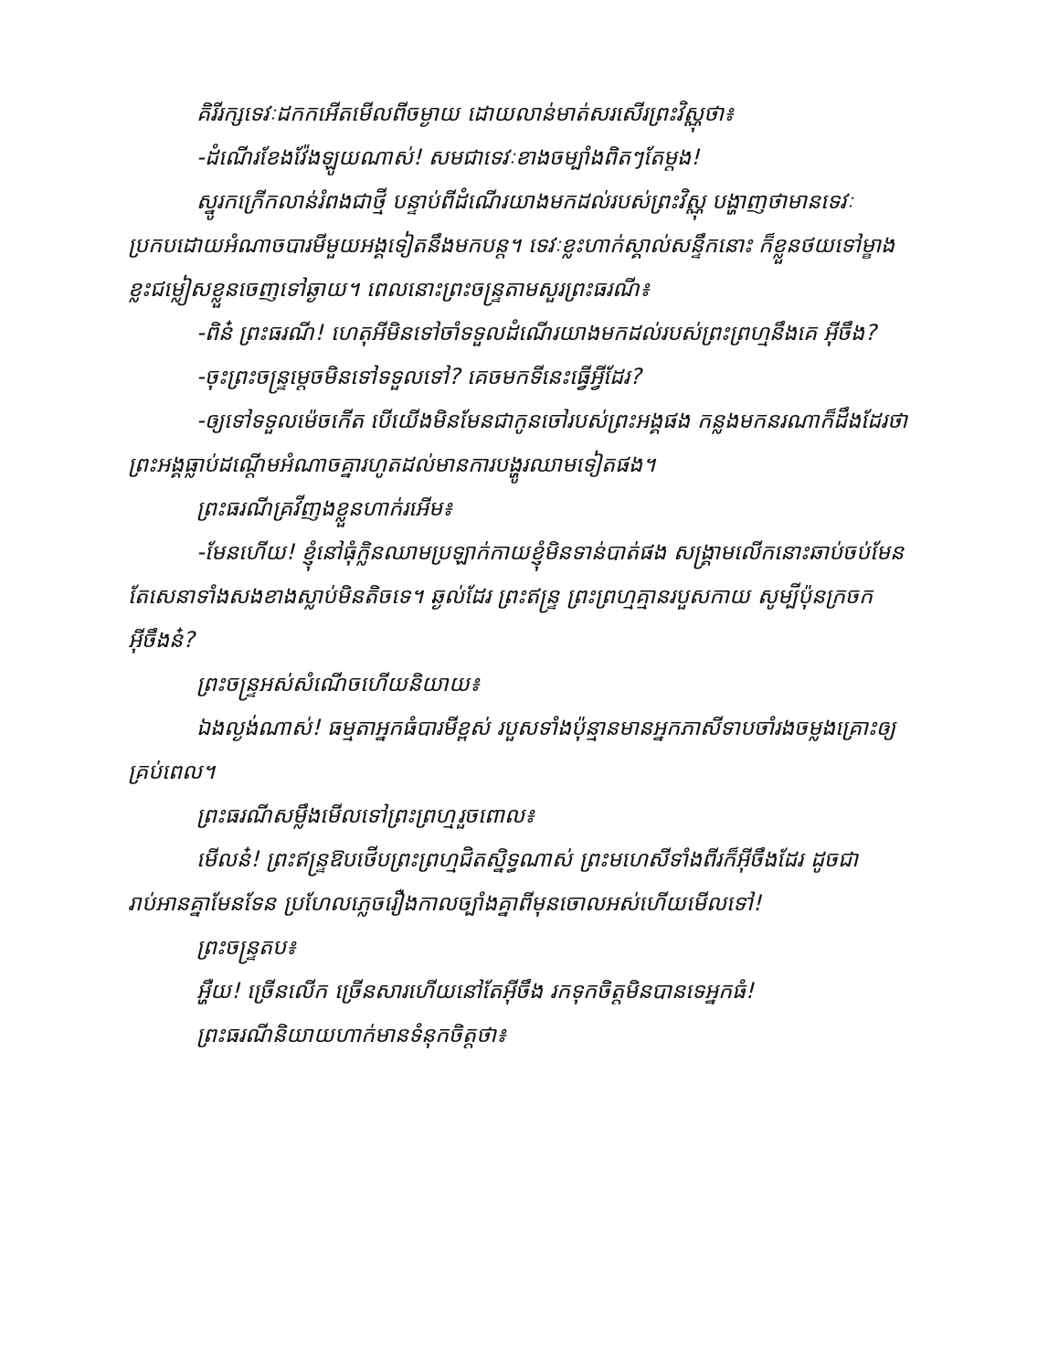គិរីរក្សទេវៈដកកអើតមើលពីចម្ងាយ ដោយលាន់មាត់សរសើរព្រះវិស្ណុថា៖
-ដំណើរខែងវ៉ែងឡូយណាស់! សមជាទេវៈខាងចម្បាំងពិតៗតែម្តង!
ស្នូរកក្រើកលាន់រំពងជាថ្មី បន្ទាប់ពីដំណើរយាងមកដល់របស់ព្រះវិស្ណុ បង្ហាញថាមានទេវៈប្រកបដោយអំណាចបារមីមួយអង្គទៀតនឹងមកបន្ត។ ទេវៈខ្លះហាក់ស្គាល់សន្ទឹកនោះ ក៏ខ្លួនថយទៅម្ខាង ខ្លះជម្លៀសខ្លួនចេញទៅឆ្ងាយ។ ពេលនោះព្រះចន្ទ្រតាមសួរព្រះធរណី៖
-ពិន៎ ព្រះធរណី! ហេតុអីមិនទៅចាំទទួលដំណើរយាងមកដល់របស់ព្រះព្រហ្មនឹងគេ អ៊ីចឹង?
-ចុះព្រះចន្ទ្រម្តេចមិនទៅទទួលទៅ? គេចមកទីនេះធ្វើអ្វីដែរ?
-ឲ្យទៅទទួលម៉េចកើត បើយើងមិនមែនជាកូនចៅរបស់ព្រះអង្គផង កន្លងមកនរណាក៏ដឹងដែរថាព្រះអង្គធ្លាប់ដណ្តើមអំណាចគ្នារហូតដល់មានការបង្ហូរឈាមទៀតផង។
ព្រះធរណីគ្រវីញង​ខ្លួនហាក់រអើម៖
-មែនហើយ! ខ្ញុំនៅធុំក្លិនឈាមប្រឡាក់កាយខ្ញុំមិនទាន់បាត់ផង សង្គ្រាមលើកនោះឆាប់ចប់មែន តែសេនាទាំងសងខាងស្លាប់មិនតិចទេ។ ឆ្ងល់ដែរ ព្រះឥន្ទ្រ ព្រះព្រហ្មគ្មានរបួសកាយ សូម្បីប៉ុនក្រចកអ៊ីចឹងន៎?
ព្រះចន្ទ្រអស់សំណើចហើយនិយាយ៖
ឯងល្ងង់ណាស់! ធម្មតាអ្នកធំបារមីខ្ពស់ របួសទាំងប៉ុន្មានមានអ្នកភាសីទាបចាំរងចម្លងគ្រោះឲ្យគ្រប់ពេល។
ព្រះធរណីសម្លឹងមើលទៅព្រះព្រហ្មរួចពោល៖
មើលន៎! ព្រះឥន្ទ្រឱបថើបព្រះព្រហ្មជិតស្និទ្ធណាស់ ព្រះមហេសីទាំងពីរក៏អ៊ីចឹងដែរ ដូចជារាប់អានគ្នាមែនទែន ប្រហែលភ្លេចរឿងកាលច្បាំងគ្នាពីមុនចោលអស់ហើយមើលទៅ!
ព្រះចន្ទ្រតប៖
អឺ្ហយ! ច្រើនលើក ច្រើនសារហើយនៅតែអ៊ីចឹង រកទុកចិត្តមិនបានទេអ្នកធំ!
ព្រះធរណីនិយាយហាក់មានទំនុកចិត្តថា៖